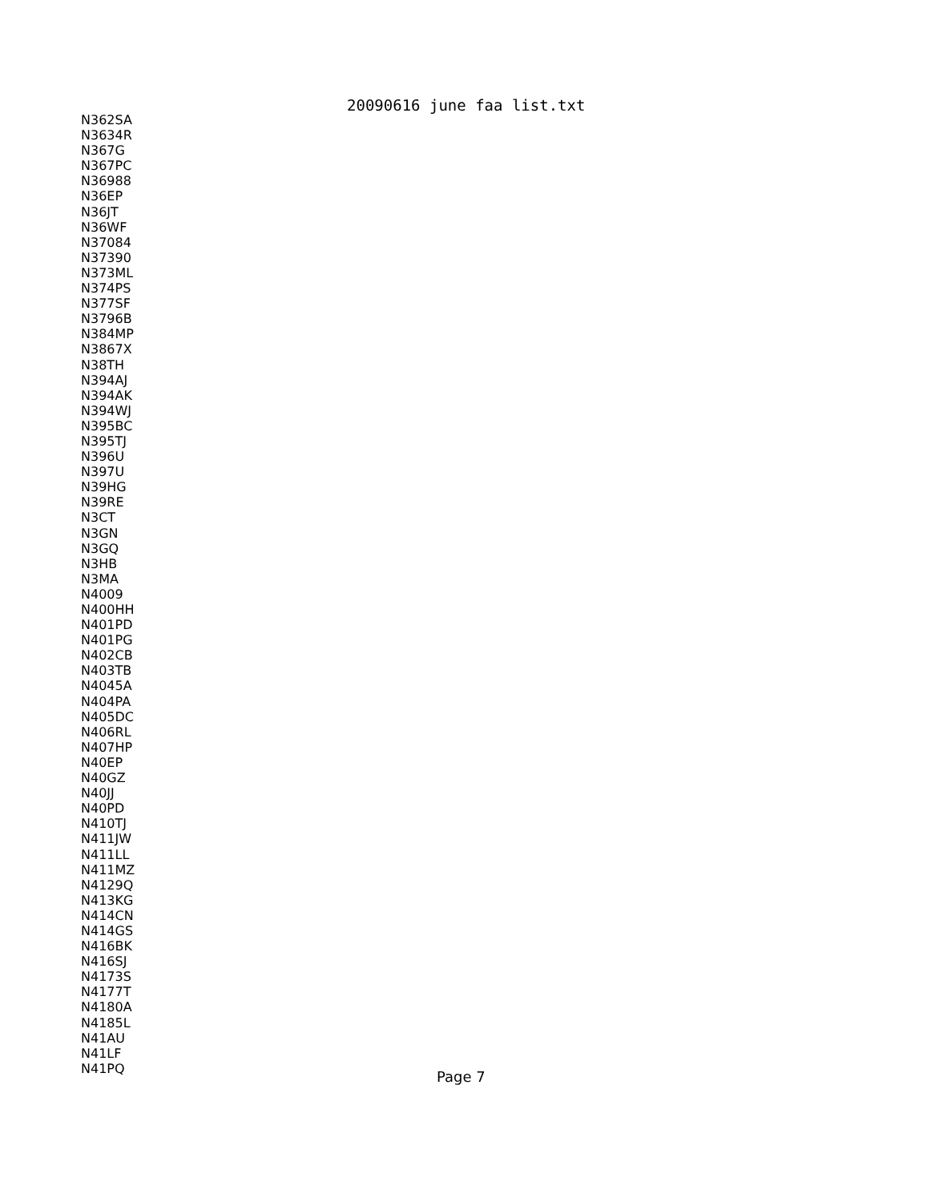20090616 june faa list.txt
N362SA
N3634R
N367G
N367PC
N36988
N36EP
N36JT
N36WF
N37084
N37390
N373ML
N374PS
N377SF
N3796B
N384MP
N3867X
N38TH
N394AJ
N394AK
N394WJ
N395BC
N395TJ
N396U
N397U
N39HG
N39RE
N3CT
N3GN
N3GQ
N3HB
N3MA
N4009
N400HH
N401PD
N401PG
N402CB
N403TB
N4045A
N404PA
N405DC
N406RL
N407HP
N40EP
N40GZ
N40JJ
N40PD
N410TJ
N411JW
N411LL
N411MZ
N4129Q
N413KG
N414CN
N414GS
N416BK
N416SJ
N4173S
N4177T
N4180A
N4185L
N41AU
N41LF
N41PQ
Page 7